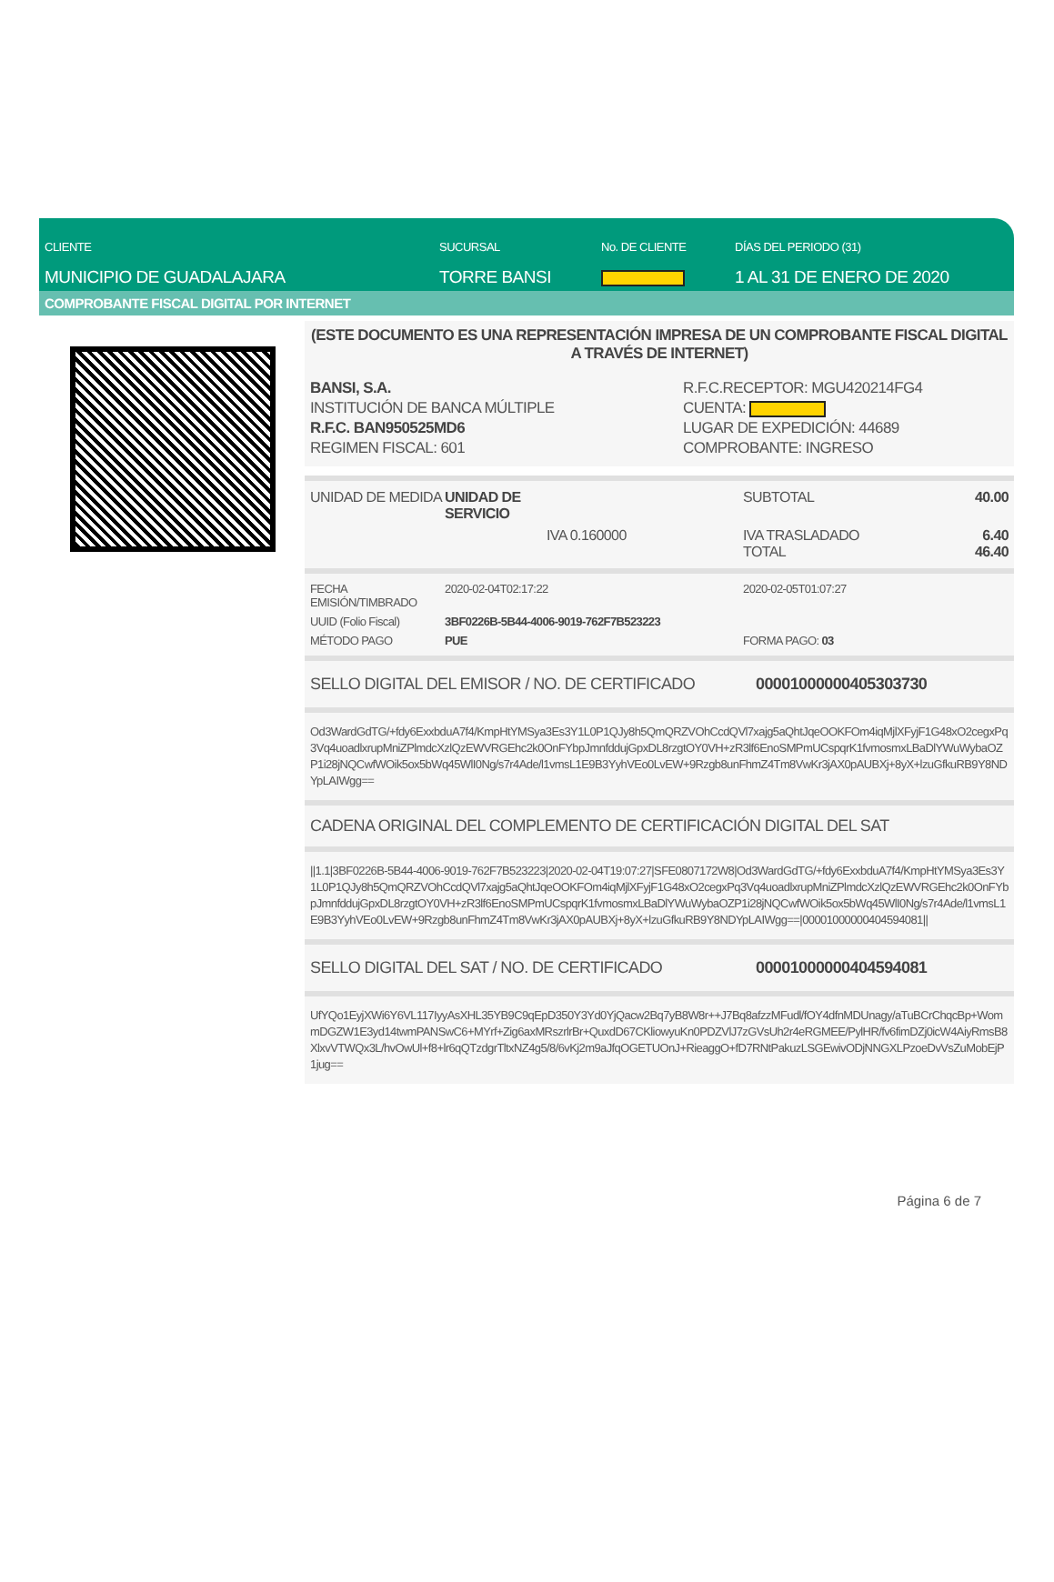CLIENTE
MUNICIPIO DE GUADALAJARA
SUCURSAL
TORRE BANSI
No. DE CLIENTE DÍAS DEL PERIODO (31)
1 AL 31 DE ENERO DE 2020
COMPROBANTE FISCAL DIGITAL POR INTERNET
(ESTE DOCUMENTO ES UNA REPRESENTACIÓN IMPRESA DE UN COMPROBANTE FISCAL DIGITAL A TRAVÉS DE INTERNET)
| BANSI, S.A. INSTITUCIÓN DE BANCA MÚLTIPLE R.F.C. BAN950525MD6 REGIMEN FISCAL: 601 | R.F.C.RECEPTOR: MGU420214FG4 CUENTA: LUGAR DE EXPEDICIÓN: 44689 COMPROBANTE: INGRESO |
| UNIDAD DE MEDIDA | UNIDAD DE SERVICIO | SUBTOTAL | 40.00 |
| | IVA 0.160000 | IVA TRASLADADO TOTAL | 6.40 46.40 |
| FECHA EMISIÓN/TIMBRADO | 2020-02-04T02:17:22 | 2020-02-05T01:07:27 |
| UUID (Folio Fiscal) | 3BF0226B-5B44-4006-9019-762F7B523223 | |
| MÉTODO PAGO | PUE | FORMA PAGO: 03 |
| SELLO DIGITAL DEL EMISOR / NO. DE CERTIFICADO | 00001000000405303730 |
Od3WardGdTG/+fdy6ExxbduA7f4/KmpHtYMSya3Es3Y1L0P1QJy8h5QmQRZVOhCcdQVl7xajg5aQhtJqeOOKFOm4iqMjlXFyjF1G48xO2cegxPq3Vq4uoadlxrupMniZPlmdcXzlQzEWVRGEhc2k0OnFYbpJmnfddujGpxDL8rzgtOY0VH+zR3lf6EnoSMPmUCspqrK1fvmosmxLBaDlYWuWybaOZP1i28jNQCwfWOik5ox5bWq45WlI0Ng/s7r4Ade/l1vmsL1E9B3YyhVEo0LvEW+9Rzgb8unFhmZ4Tm8VwKr3jAX0pAUBXj+8yX+lzuGfkuRB9Y8NDYpLAIWgg==
CADENA ORIGINAL DEL COMPLEMENTO DE CERTIFICACIÓN DIGITAL DEL SAT
||1.1|3BF0226B-5B44-4006-9019-762F7B523223|2020-02-04T19:07:27|SFE0807172W8|Od3WardGdTG/+fdy6ExxbduA7f4/KmpHtYMSya3Es3Y1L0P1QJy8h5QmQRZVOhCcdQVl7xajg5aQhtJqeOOKFOm4iqMjlXFyjF1G48xO2cegxPq3Vq4uoadlxrupMniZPlmdcXzlQzEWVRGEhc2k0OnFYbpJmnfddujGpxDL8rzgtOY0VH+zR3lf6EnoSMPmUCspqrK1fvmosmxLBaDlYWuWybaOZP1i28jNQCwfWOik5ox5bWq45WlI0Ng/s7r4Ade/l1vmsL1E9B3YyhVEo0LvEW+9Rzgb8unFhmZ4Tm8VwKr3jAX0pAUBXj+8yX+lzuGfkuRB9Y8NDYpLAIWgg==|00001000000404594081||
| SELLO DIGITAL DEL SAT / NO. DE CERTIFICADO | 00001000000404594081 |
UfYQo1EyjXWi6Y6VL117IyyAsXHL35YB9C9qEpD350Y3Yd0YjQacw2Bq7yB8W8r++J7Bq8afzzMFudl/fOY4dfnMDUnagy/aTuBCrChqcBp+WommDGZW1E3yd14twmPANSwC6+MYrf+Zig6axMRszrlrBr+QuxdD67CKliowyuKn0PDZVlJ7zGVsUh2r4eRGMEE/PylHR/fv6fimDZj0icW4AiyRmsB8XlxvVTWQx3L/hvOwUl+f8+lr6qQTzdgrTltxNZ4g5/8/6vKj2m9aJfqOGETUOnJ+RieaggO+fD7RNtPakuzLSGEwivODjNNGXLPzoeDvVsZuMobEjP1jug==
Página 6 de 7